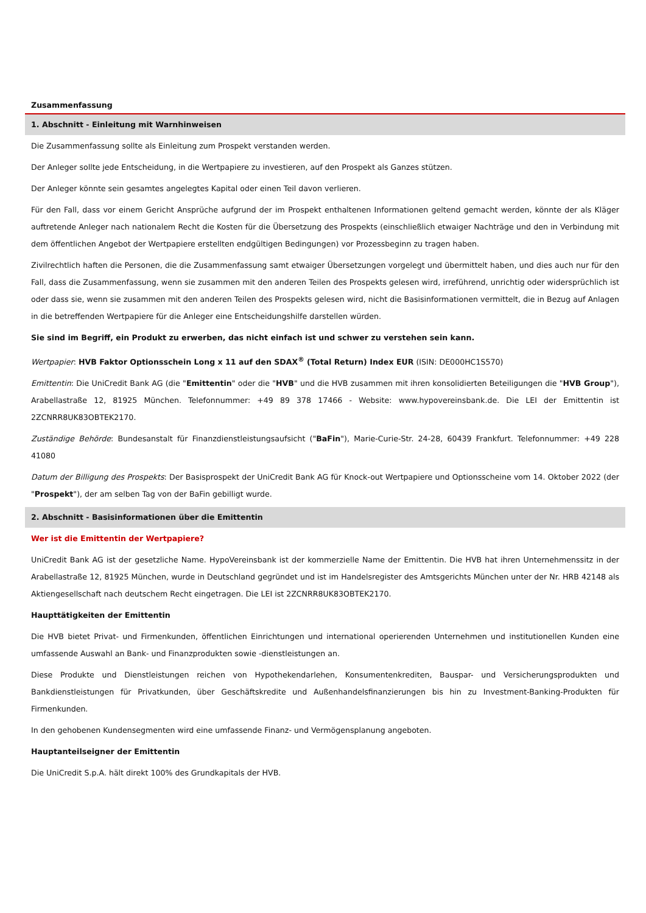Zusammenfassung
1. Abschnitt - Einleitung mit Warnhinweisen
Die Zusammenfassung sollte als Einleitung zum Prospekt verstanden werden.
Der Anleger sollte jede Entscheidung, in die Wertpapiere zu investieren, auf den Prospekt als Ganzes stützen.
Der Anleger könnte sein gesamtes angelegtes Kapital oder einen Teil davon verlieren.
Für den Fall, dass vor einem Gericht Ansprüche aufgrund der im Prospekt enthaltenen Informationen geltend gemacht werden, könnte der als Kläger auftretende Anleger nach nationalem Recht die Kosten für die Übersetzung des Prospekts (einschließlich etwaiger Nachträge und den in Verbindung mit dem öffentlichen Angebot der Wertpapiere erstellten endgültigen Bedingungen) vor Prozessbeginn zu tragen haben.
Zivilrechtlich haften die Personen, die die Zusammenfassung samt etwaiger Übersetzungen vorgelegt und übermittelt haben, und dies auch nur für den Fall, dass die Zusammenfassung, wenn sie zusammen mit den anderen Teilen des Prospekts gelesen wird, irreführend, unrichtig oder widersprüchlich ist oder dass sie, wenn sie zusammen mit den anderen Teilen des Prospekts gelesen wird, nicht die Basisinformationen vermittelt, die in Bezug auf Anlagen in die betreffenden Wertpapiere für die Anleger eine Entscheidungshilfe darstellen würden.
Sie sind im Begriff, ein Produkt zu erwerben, das nicht einfach ist und schwer zu verstehen sein kann.
Wertpapier: HVB Faktor Optionsschein Long x 11 auf den SDAX<sup>®</sup> (Total Return) Index EUR (ISIN: DE000HC1S570)
Emittentin: Die UniCredit Bank AG (die "Emittentin" oder die "HVB" und die HVB zusammen mit ihren konsolidierten Beteiligungen die "HVB Group"), Arabellastraße 12, 81925 München. Telefonnummer: +49 89 378 17466 - Website: www.hypovereinsbank.de. Die LEI der Emittentin ist 2ZCNRR8UK83OBTEK2170.
Zuständige Behörde: Bundesanstalt für Finanzdienstleistungsaufsicht ("BaFin"), Marie-Curie-Str. 24-28, 60439 Frankfurt. Telefonnummer: +49 228 41080
Datum der Billigung des Prospekts: Der Basisprospekt der UniCredit Bank AG für Knock-out Wertpapiere und Optionsscheine vom 14. Oktober 2022 (der "Prospekt"), der am selben Tag von der BaFin gebilligt wurde.
2. Abschnitt - Basisinformationen über die Emittentin
Wer ist die Emittentin der Wertpapiere?
UniCredit Bank AG ist der gesetzliche Name. HypoVereinsbank ist der kommerzielle Name der Emittentin. Die HVB hat ihren Unternehmenssitz in der Arabellastraße 12, 81925 München, wurde in Deutschland gegründet und ist im Handelsregister des Amtsgerichts München unter der Nr. HRB 42148 als Aktiengesellschaft nach deutschem Recht eingetragen. Die LEI ist 2ZCNRR8UK83OBTEK2170.
Haupttätigkeiten der Emittentin
Die HVB bietet Privat- und Firmenkunden, öffentlichen Einrichtungen und international operierenden Unternehmen und institutionellen Kunden eine umfassende Auswahl an Bank- und Finanzprodukten sowie -dienstleistungen an.
Diese Produkte und Dienstleistungen reichen von Hypothekendarlehen, Konsumentenkrediten, Bauspar- und Versicherungsprodukten und Bankdienstleistungen für Privatkunden, über Geschäftskredite und Außenhandelsfinanzierungen bis hin zu Investment-Banking-Produkten für Firmenkunden.
In den gehobenen Kundensegmenten wird eine umfassende Finanz- und Vermögensplanung angeboten.
Hauptanteilseigner der Emittentin
Die UniCredit S.p.A. hält direkt 100% des Grundkapitals der HVB.